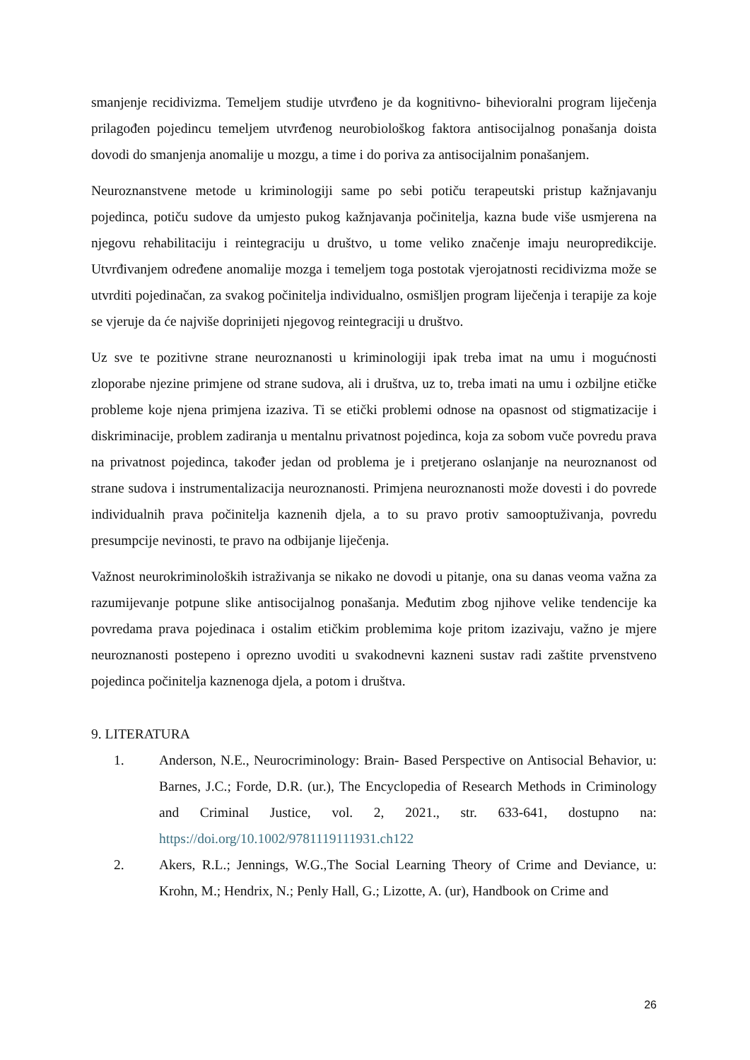smanjenje recidivizma. Temeljem studije utvrđeno je da kognitivno- bihevioralni program liječenja prilagođen pojedincu temeljem utvrđenog neurobiološkog faktora antisocijalnog ponašanja doista dovodi do smanjenja anomalije u mozgu, a time i do poriva za antisocijalnim ponašanjem.
Neuroznanstvene metode u kriminologiji same po sebi potiču terapeutski pristup kažnjavanju pojedinca, potiču sudove da umjesto pukog kažnjavanja počinitelja, kazna bude više usmjerena na njegovu rehabilitaciju i reintegraciju u društvo, u tome veliko značenje imaju neuropredikcije. Utvrđivanjem određene anomalije mozga i temeljem toga postotak vjerojatnosti recidivizma može se utvrditi pojedinačan, za svakog počinitelja individualno, osmišljen program liječenja i terapije za koje se vjeruje da će najviše doprinijeti njegovog reintegraciji u društvo.
Uz sve te pozitivne strane neuroznanosti u kriminologiji ipak treba imat na umu i mogućnosti zloporabe njezine primjene od strane sudova, ali i društva, uz to, treba imati na umu i ozbiljne etičke probleme koje njena primjena izaziva. Ti se etički problemi odnose na opasnost od stigmatizacije i diskriminacije, problem zadiranja u mentalnu privatnost pojedinca, koja za sobom vuče povredu prava na privatnost pojedinca, također jedan od problema je i pretjerano oslanjanje na neuroznanost od strane sudova i instrumentalizacija neuroznanosti. Primjena neuroznanosti može dovesti i do povrede individualnih prava počinitelja kaznenih djela, a to su pravo protiv samooptuživanja, povredu presumpcije nevinosti, te pravo na odbijanje liječenja.
Važnost neurokriminoloških istraživanja se nikako ne dovodi u pitanje, ona su danas veoma važna za razumijevanje potpune slike antisocijalnog ponašanja. Međutim zbog njihove velike tendencije ka povredama prava pojedinaca i ostalim etičkim problemima koje pritom izazivaju, važno je mjere neuroznanosti postepeno i oprezno uvoditi u svakodnevni kazneni sustav radi zaštite prvenstveno pojedinca počinitelja kaznenoga djela, a potom i društva.
9. LITERATURA
1. Anderson, N.E., Neurocriminology: Brain- Based Perspective on Antisocial Behavior, u: Barnes, J.C.; Forde, D.R. (ur.), The Encyclopedia of Research Methods in Criminology and Criminal Justice, vol. 2, 2021., str. 633-641, dostupno na: https://doi.org/10.1002/9781119111931.ch122
2. Akers, R.L.; Jennings, W.G.,The Social Learning Theory of Crime and Deviance, u: Krohn, M.; Hendrix, N.; Penly Hall, G.; Lizotte, A. (ur), Handbook on Crime and
26